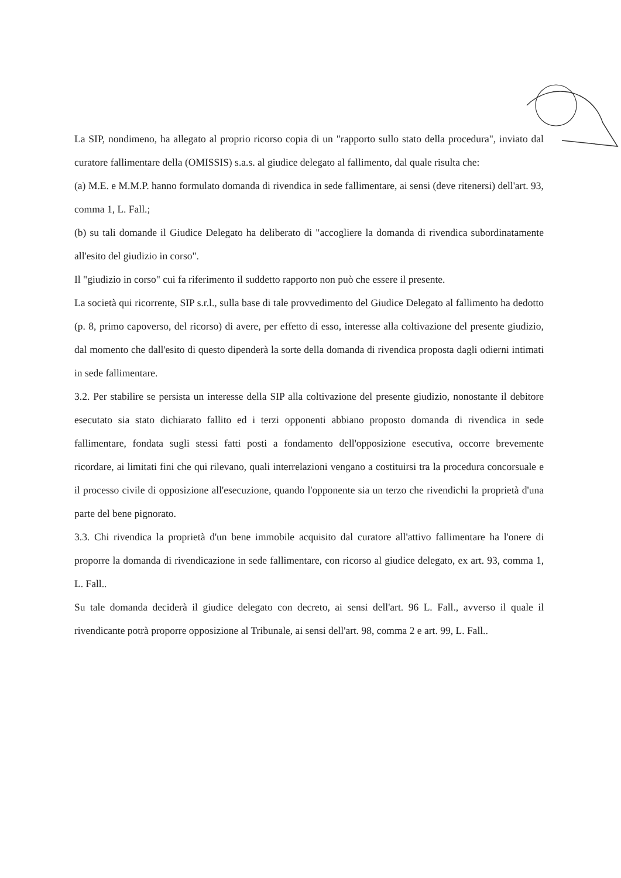La SIP, nondimeno, ha allegato al proprio ricorso copia di un "rapporto sullo stato della procedura", inviato dal curatore fallimentare della (OMISSIS) s.a.s. al giudice delegato al fallimento, dal quale risulta che:
(a) M.E. e M.M.P. hanno formulato domanda di rivendica in sede fallimentare, ai sensi (deve ritenersi) dell'art. 93, comma 1, L. Fall.;
(b) su tali domande il Giudice Delegato ha deliberato di "accogliere la domanda di rivendica subordinatamente all'esito del giudizio in corso".
Il "giudizio in corso" cui fa riferimento il suddetto rapporto non può che essere il presente.
La società qui ricorrente, SIP s.r.l., sulla base di tale provvedimento del Giudice Delegato al fallimento ha dedotto (p. 8, primo capoverso, del ricorso) di avere, per effetto di esso, interesse alla coltivazione del presente giudizio, dal momento che dall'esito di questo dipenderà la sorte della domanda di rivendica proposta dagli odierni intimati in sede fallimentare.
3.2. Per stabilire se persista un interesse della SIP alla coltivazione del presente giudizio, nonostante il debitore esecutato sia stato dichiarato fallito ed i terzi opponenti abbiano proposto domanda di rivendica in sede fallimentare, fondata sugli stessi fatti posti a fondamento dell'opposizione esecutiva, occorre brevemente ricordare, ai limitati fini che qui rilevano, quali interrelazioni vengano a costituirsi tra la procedura concorsuale e il processo civile di opposizione all'esecuzione, quando l'opponente sia un terzo che rivendichi la proprietà d'una parte del bene pignorato.
3.3. Chi rivendica la proprietà d'un bene immobile acquisito dal curatore all'attivo fallimentare ha l'onere di proporre la domanda di rivendicazione in sede fallimentare, con ricorso al giudice delegato, ex art. 93, comma 1, L. Fall..
Su tale domanda deciderà il giudice delegato con decreto, ai sensi dell'art. 96 L. Fall., avverso il quale il rivendicante potrà proporre opposizione al Tribunale, ai sensi dell'art. 98, comma 2 e art. 99, L. Fall..